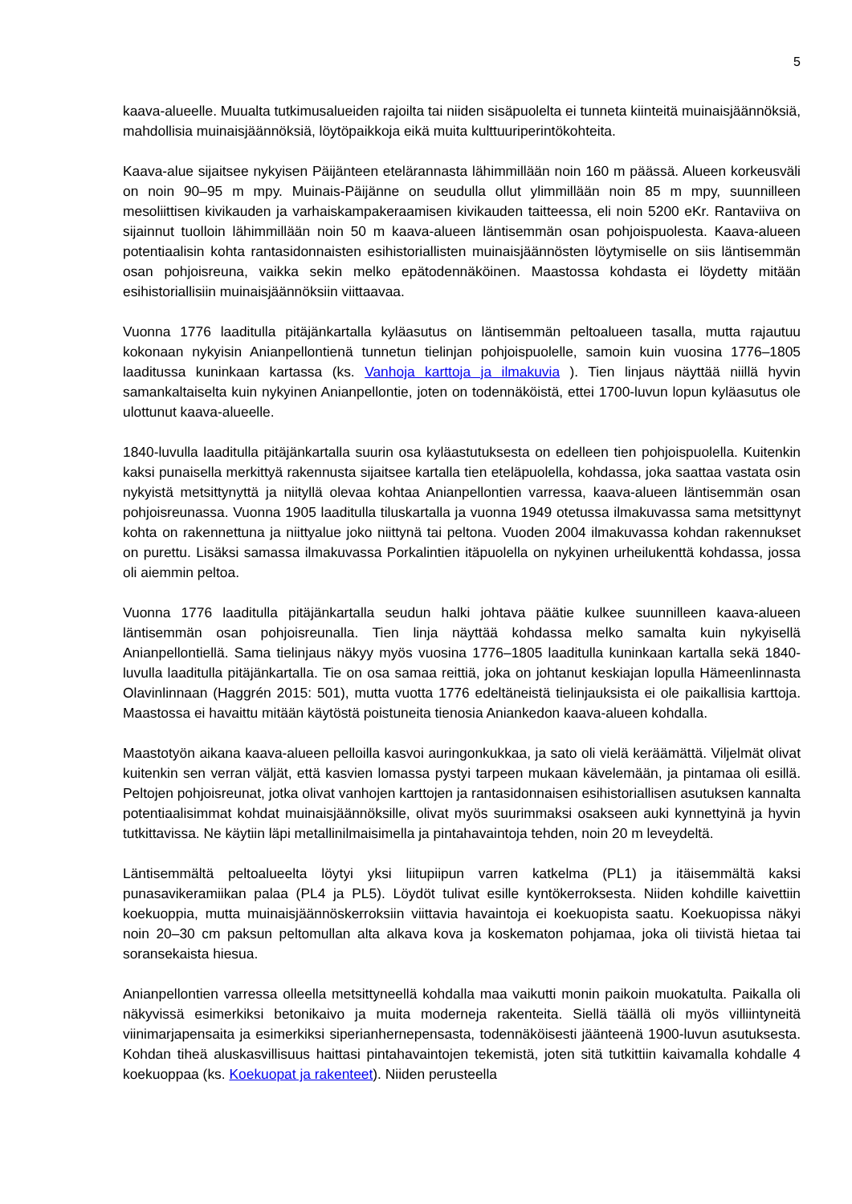5
kaava-alueelle. Muualta tutkimusalueiden rajoilta tai niiden sisäpuolelta ei tunneta kiinteitä muinaisjäännöksiä, mahdollisia muinaisjäännöksiä, löytöpaikkoja eikä muita kulttuuriperintökohteita.
Kaava-alue sijaitsee nykyisen Päijänteen etelärannasta lähimmillään noin 160 m päässä. Alueen korkeusväli on noin 90–95 m mpy. Muinais-Päijänne on seudulla ollut ylimmillään noin 85 m mpy, suunnilleen mesoliittisen kivikauden ja varhaiskampakeraamisen kivikauden taitteessa, eli noin 5200 eKr. Rantaviiva on sijainnut tuolloin lähimmillään noin 50 m kaava-alueen läntisemmän osan pohjoispuolesta. Kaava-alueen potentiaalisin kohta rantasidonnaisten esihistoriallisten muinaisjäännösten löytymiselle on siis läntisemmän osan pohjoisreuna, vaikka sekin melko epätodennäköinen. Maastossa kohdasta ei löydetty mitään esihistoriallisiin muinaisjäännöksiin viittaavaa.
Vuonna 1776 laaditulla pitäjänkartalla kyläasutus on läntisemmän peltoalueen tasalla, mutta rajautuu kokonaan nykyisin Anianpellontienä tunnetun tielinjan pohjoispuolelle, samoin kuin vuosina 1776–1805 laaditussa kuninkaan kartassa (ks. Vanhoja karttoja ja ilmakuvia ). Tien linjaus näyttää niillä hyvin samankaltaiselta kuin nykyinen Anianpellontie, joten on todennäköistä, ettei 1700-luvun lopun kyläasutus ole ulottunut kaava-alueelle.
1840-luvulla laaditulla pitäjänkartalla suurin osa kyläastutuksesta on edelleen tien pohjoispuolella. Kuitenkin kaksi punaisella merkittyä rakennusta sijaitsee kartalla tien eteläpuolella, kohdassa, joka saattaa vastata osin nykyistä metsittynyttä ja niityllä olevaa kohtaa Anianpellontien varressa, kaava-alueen läntisemmän osan pohjoisreunassa. Vuonna 1905 laaditulla tiluskartalla ja vuonna 1949 otetussa ilmakuvassa sama metsittynyt kohta on rakennettuna ja niittyalue joko niittynä tai peltona. Vuoden 2004 ilmakuvassa kohdan rakennukset on purettu. Lisäksi samassa ilmakuvassa Porkalintien itäpuolella on nykyinen urheilukenttä kohdassa, jossa oli aiemmin peltoa.
Vuonna 1776 laaditulla pitäjänkartalla seudun halki johtava päätie kulkee suunnilleen kaava-alueen läntisemmän osan pohjoisreunalla. Tien linja näyttää kohdassa melko samalta kuin nykyisellä Anianpellontiellä. Sama tielinjaus näkyy myös vuosina 1776–1805 laaditulla kuninkaan kartalla sekä 1840-luvulla laaditulla pitäjänkartalla. Tie on osa samaa reittiä, joka on johtanut keskiajan lopulla Hämeenlinnasta Olavinlinnaan (Haggrén 2015: 501), mutta vuotta 1776 edeltäneistä tielinjauksista ei ole paikallisia karttoja. Maastossa ei havaittu mitään käytöstä poistuneita tienosia Aniankedon kaava-alueen kohdalla.
Maastotyön aikana kaava-alueen pelloilla kasvoi auringonkukkaa, ja sato oli vielä keräämättä. Viljelmät olivat kuitenkin sen verran väljät, että kasvien lomassa pystyi tarpeen mukaan kävelemään, ja pintamaa oli esillä. Peltojen pohjoisreunat, jotka olivat vanhojen karttojen ja rantasidonnaisen esihistoriallisen asutuksen kannalta potentiaalisimmat kohdat muinaisjäännöksille, olivat myös suurimmaksi osakseen auki kynnettyinä ja hyvin tutkittavissa. Ne käytiin läpi metallinilmaisimella ja pintahavaintoja tehden, noin 20 m leveydeltä.
Läntisemmältä peltoalueelta löytyi yksi liitupiipun varren katkelma (PL1) ja itäisemmältä kaksi punasavikeramiikan palaa (PL4 ja PL5). Löydöt tulivat esille kyntökerroksesta. Niiden kohdille kaivettiin koekuoppia, mutta muinaisjäännöskerroksiin viittavia havaintoja ei koekuopista saatu. Koekuopissa näkyi noin 20–30 cm paksun peltomullan alta alkava kova ja koskematon pohjamaa, joka oli tiivistä hietaa tai soransekaista hiesua.
Anianpellontien varressa olleella metsittyneellä kohdalla maa vaikutti monin paikoin muokatulta. Paikalla oli näkyvissä esimerkiksi betonikaivo ja muita moderneja rakenteita. Siellä täällä oli myös villiintyneitä viinimarjapensaita ja esimerkiksi siperianhernepensasta, todennäköisesti jäänteenä 1900-luvun asutuksesta. Kohdan tiheä aluskasvillisuus haittasi pintahavaintojen tekemistä, joten sitä tutkittiin kaivamalla kohdalle 4 koekuoppaa (ks. Koekuopat ja rakenteet). Niiden perusteella